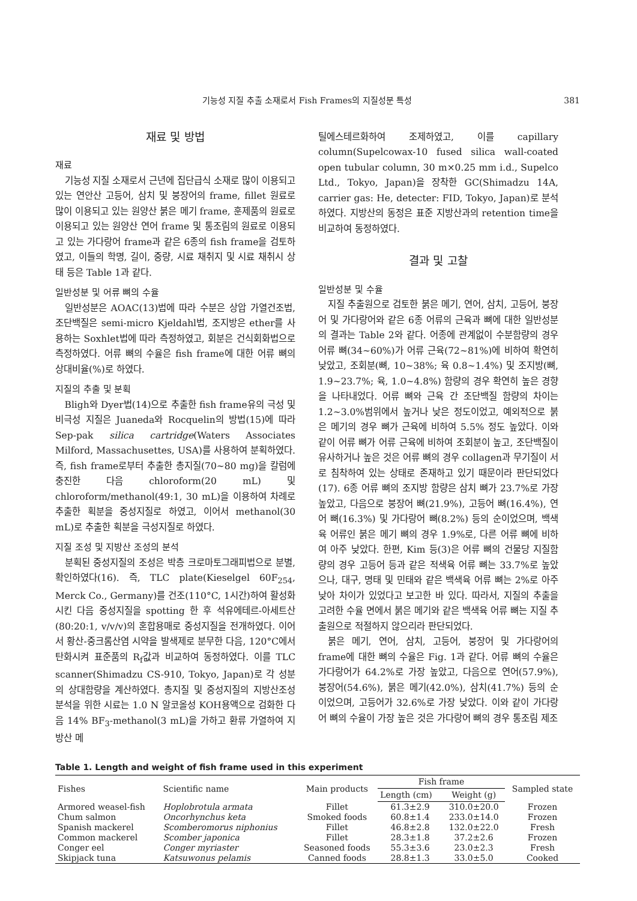기능성 지질 추출 소재로서 Fish Frames의 지질성분 특성 381
재료 및 방법
재료
기능성 지질 소재로서 근년에 집단급식 소재로 많이 이용되고 있는 연안산 고등어, 삼치 및 붕장어의 frame, fillet 원료로 많이 이용되고 있는 원양산 붉은 메기 frame, 훈제품의 원료로 이용되고 있는 원양산 연어 frame 및 통조림의 원료로 이용되고 있는 가다랑어 frame과 같은 6종의 fish frame을 검토하였고, 이들의 학명, 길이, 중량, 시료 채취지 및 시료 채취시 상태 등은 Table 1과 같다.
일반성분 및 어류 뼈의 수율
일반성분은 AOAC(13)법에 따라 수분은 상압 가열건조법, 조단백질은 semi-micro Kjeldahl법, 조지방은 ether를 사용하는 Soxhlet법에 따라 측정하였고, 회분은 건식회화법으로 측정하였다. 어류 뼈의 수율은 fish frame에 대한 어류 뼈의 상대비율(%)로 하였다.
지질의 추출 및 분획
Bligh와 Dyer법(14)으로 추출한 fish frame유의 극성 및 비극성 지질은 Juaneda와 Rocquelin의 방법(15)에 따라 Sep-pak silica cartridge(Waters Associates Milford, Massachusettes, USA)를 사용하여 분획하였다. 즉, fish frame로부터 추출한 총지질(70~80 mg)을 칼럼에 충진한 다음 chloroform(20 mL) 및 chloroform/methanol(49:1, 30 mL)을 이용하여 차례로 추출한 획분을 중성지질로 하였고, 이어서 methanol(30 mL)로 추출한 획분을 극성지질로 하였다.
지질 조성 및 지방산 조성의 분석
분획된 중성지질의 조성은 박층 크로마토그래피법으로 분별, 확인하였다(16). 즉, TLC plate(Kieselgel 60F<sub>254</sub>, Merck Co., Germany)를 건조(110°C, 1시간)하여 활성화시킨 다음 중성지질을 spotting 한 후 석유에테르-아세트산(80:20:1, v/v/v)의 혼합용매로 중성지질을 전개하였다. 이어서 황산-중크롬산염 시약을 발색제로 분무한 다음, 120°C에서 탄화시켜 표준품의 R<sub>f</sub>값과 비교하여 동정하였다. 이를 TLC scanner(Shimadzu CS-910, Tokyo, Japan)로 각 성분의 상대함량을 계산하였다. 총지질 및 중성지질의 지방산조성 분석을 위한 시료는 1.0 N 알코올성 KOH용액으로 검화한 다음 14% BF<sub>3</sub>-methanol(3 mL)을 가하고 환류 가열하여 지방산 메
틸에스테르화하여 조제하였고, 이를 capillary column(Supelcowax-10 fused silica wall-coated open tubular column, 30 m×0.25 mm i.d., Supelco Ltd., Tokyo, Japan)을 장착한 GC(Shimadzu 14A, carrier gas: He, detecter: FID, Tokyo, Japan)로 분석하였다. 지방산의 동정은 표준 지방산과의 retention time을 비교하여 동정하였다.
결과 및 고찰
일반성분 및 수율
지질 추출원으로 검토한 붉은 메기, 연어, 삼치, 고등어, 붕장어 및 가다랑어와 같은 6종 어류의 근육과 뼈에 대한 일반성분의 결과는 Table 2와 같다. 어종에 관계없이 수분함량의 경우 어류 뼈(34~60%)가 어류 근육(72~81%)에 비하여 확연히 낮았고, 조회분(뼈, 10~38%; 육 0.8~1.4%) 및 조지방(뼈, 1.9~23.7%; 육, 1.0~4.8%) 함량의 경우 확연히 높은 경향을 나타내었다. 어류 뼈와 근육 간 조단백질 함량의 차이는 1.2~3.0%범위에서 높거나 낮은 정도이었고, 예외적으로 붉은 메기의 경우 뼈가 근육에 비하여 5.5% 정도 높았다. 이와 같이 어류 뼈가 어류 근육에 비하여 조회분이 높고, 조단백질이 유사하거나 높은 것은 어류 뼈의 경우 collagen과 무기질이 서로 침착하여 있는 상태로 존재하고 있기 때문이라 판단되었다(17). 6종 어류 뼈의 조지방 함량은 삼치 뼈가 23.7%로 가장 높았고, 다음으로 붕장어 뼈(21.9%), 고등어 뼈(16.4%), 연어 뼈(16.3%) 및 가다랑어 뼈(8.2%) 등의 순이었으며, 백색육 어류인 붉은 메기 뼈의 경우 1.9%로, 다른 어류 뼈에 비하여 아주 낮았다. 한편, Kim 등(3)은 어류 뼈의 건물당 지질함량의 경우 고등어 등과 같은 적색육 어류 뼈는 33.7%로 높았으나, 대구, 명태 및 민태와 같은 백색육 어류 뼈는 2%로 아주 낮아 차이가 있었다고 보고한 바 있다. 따라서, 지질의 추출을 고려한 수율 면에서 붉은 메기와 같은 백색육 어류 뼈는 지질 추출원으로 적절하지 않으리라 판단되었다.
붉은 메기, 연어, 삼치, 고등어, 붕장어 및 가다랑어의 frame에 대한 뼈의 수율은 Fig. 1과 같다. 어류 뼈의 수율은 가다랑어가 64.2%로 가장 높았고, 다음으로 연어(57.9%), 붕장어(54.6%), 붉은 메기(42.0%), 삼치(41.7%) 등의 순이었으며, 고등어가 32.6%로 가장 낮았다. 이와 같이 가다랑어 뼈의 수율이 가장 높은 것은 가다랑어 뼈의 경우 통조림 제조
Table 1. Length and weight of fish frame used in this experiment
| Fishes | Scientific name | Main products | Fish frame | | Sampled state |
| --- | --- | --- | --- | --- | --- |
| | | | Length (cm) | Weight (g) | |
| Armored weasel-fish | Hoplobrotula armata | Fillet | 61.3±2.9 | 310.0±20.0 | Frozen |
| Chum salmon | Oncorhynchus keta | Smoked foods | 60.8±1.4 | 233.0±14.0 | Frozen |
| Spanish mackerel | Scomberomorus niphonius | Fillet | 46.8±2.8 | 132.0±22.0 | Fresh |
| Common mackerel | Scomber japonica | Fillet | 28.3±1.8 | 37.2±2.6 | Frozen |
| Conger eel | Conger myriaster | Seasoned foods | 55.3±3.6 | 23.0±2.3 | Fresh |
| Skipjack tuna | Katsuwonus pelamis | Canned foods | 28.8±1.3 | 33.0±5.0 | Cooked |